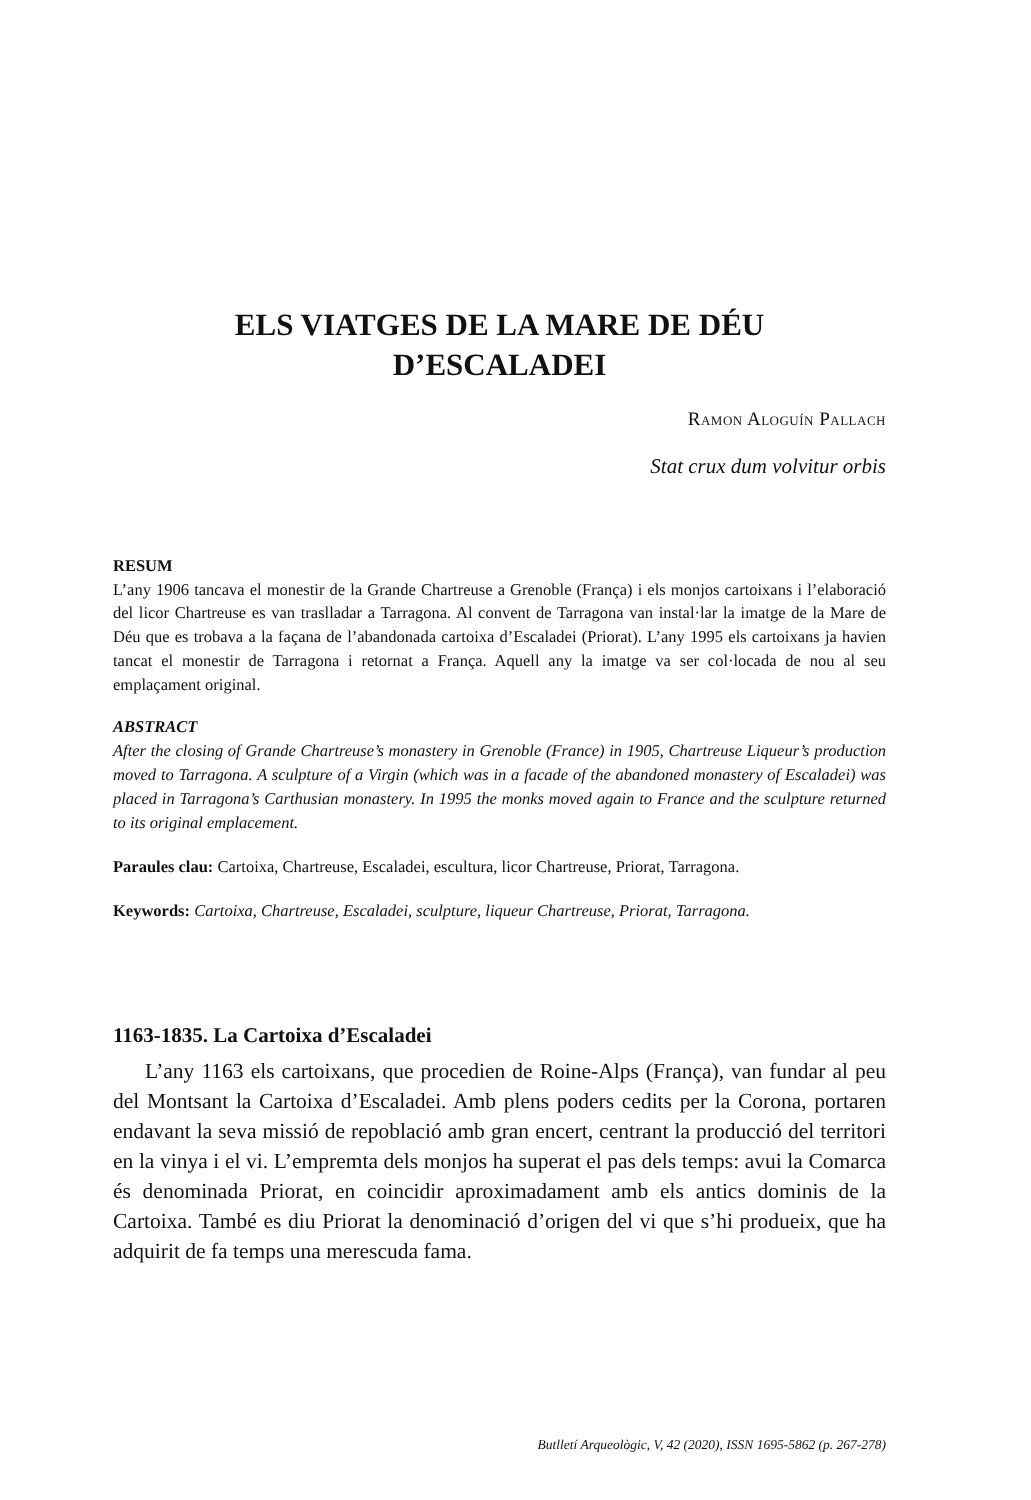ELS VIATGES DE LA MARE DE DÉU
D’ESCALADEI
Ramon Aloguín Pallach
Stat crux dum volvitur orbis
RESUM
L’any 1906 tancava el monestir de la Grande Chartreuse a Grenoble (França) i els monjos cartoixans i l’elaboració del licor Chartreuse es van traslladar a Tarragona. Al convent de Tarragona van instal·lar la imatge de la Mare de Déu que es trobava a la façana de l’abandonada cartoixa d’Escaladei (Priorat). L’any 1995 els cartoixans ja havien tancat el monestir de Tarragona i retornat a França. Aquell any la imatge va ser col·locada de nou al seu emplaçament original.
ABSTRACT
After the closing of Grande Chartreuse’s monastery in Grenoble (France) in 1905, Chartreuse Liqueur’s production moved to Tarragona. A sculpture of a Virgin (which was in a facade of the abandoned monastery of Escaladei) was placed in Tarragona’s Carthusian monastery. In 1995 the monks moved again to France and the sculpture returned to its original emplacement.
Paraules clau: Cartoixa, Chartreuse, Escaladei, escultura, licor Chartreuse, Priorat, Tarragona.
Keywords: Cartoixa, Chartreuse, Escaladei, sculpture, liqueur Chartreuse, Priorat, Tarragona.
1163-1835. La Cartoixa d’Escaladei
L’any 1163 els cartoixans, que procedien de Roine-Alps (França), van fundar al peu del Montsant la Cartoixa d’Escaladei. Amb plens poders cedits per la Corona, portaren endavant la seva missió de repoblació amb gran encert, centrant la producció del territori en la vinya i el vi. L’empremta dels monjos ha superat el pas dels temps: avui la Comarca és denominada Priorat, en coincidir aproximadament amb els antics dominis de la Cartoixa. També es diu Priorat la denominació d’origen del vi que s’hi produeix, que ha adquirit de fa temps una merescuda fama.
Butlletí Arqueològic, V, 42 (2020), ISSN 1695-5862 (p. 267-278)